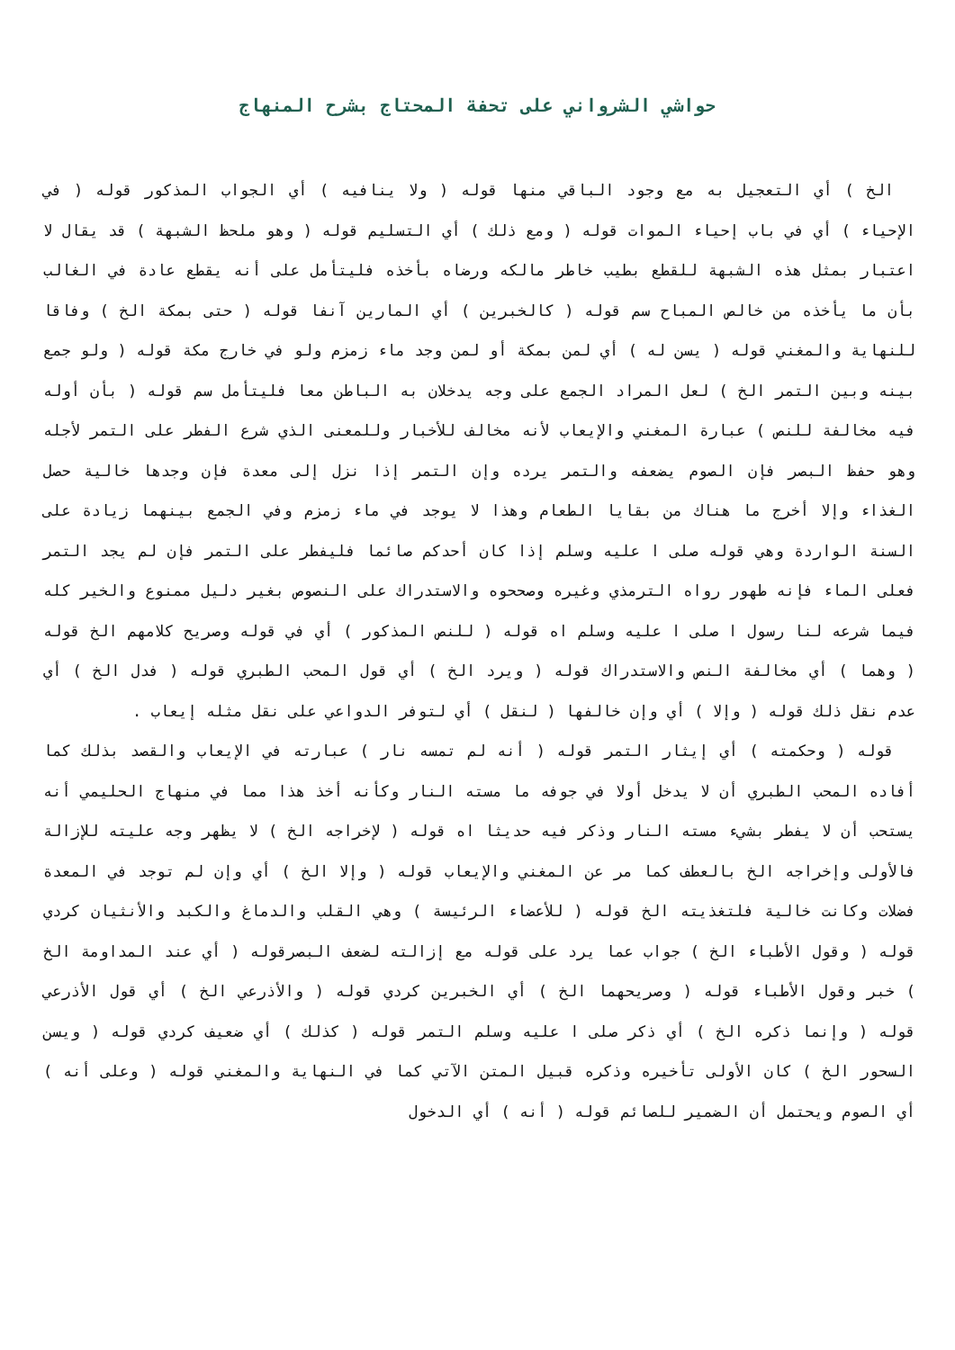حواشي الشرواني على تحفة المحتاج بشرح المنهاج
الخ ) أي التعجيل به مع وجود الباقي منها قوله ( ولا ينافيه ) أي الجواب المذكور قوله ( في الإحياء ) أي في باب إحياء الموات قوله ( ومع ذلك ) أي التسليم قوله ( وهو ملحظ الشبهة ) قد يقال لا اعتبار بمثل هذه الشبهة للقطع بطيب خاطر مالكه ورضاه بأخذه فليتأمل على أنه يقطع عادة في الغالب بأن ما يأخذه من خالص المباح سم قوله ( كالخبرين ) أي المارين آنفا قوله ( حتى بمكة الخ ) وفاقا للنهاية والمغني قوله ( يسن له ) أي لمن بمكة أو لمن وجد ماء زمزم ولو في خارج مكة قوله ( ولو جمع بينه وبين التمر الخ ) لعل المراد الجمع على وجه يدخلان به الباطن معا فليتأمل سم قوله ( بأن أوله فيه مخالفة للنص ) عبارة المغني والإيعاب لأنه مخالف للأخبار وللمعنى الذي شرع الفطر على التمر لأجله وهو حفظ البصر فإن الصوم يضعفه والتمر يرده وإن التمر إذا نزل إلى معدة فإن وجدها خالية حصل الغذاء وإلا أخرج ما هناك من بقايا الطعام وهذا لا يوجد في ماء زمزم وفي الجمع بينهما زيادة على السنة الواردة وهي قوله صلى ا عليه وسلم إذا كان أحدكم صائما فليفطر على التمر فإن لم يجد التمر فعلى الماء فإنه طهور رواه الترمذي وغيره وصححوه والاستدراك على النصوص بغير دليل ممنوع والخير كله فيما شرعه لنا رسول ا صلى ا عليه وسلم اه قوله ( للنص المذكور ) أي في قوله وصريح كلامهم الخ قوله ( وهما ) أي مخالفة النص والاستدراك قوله ( ويرد الخ ) أي قول المحب الطبري قوله ( فدل الخ ) أي عدم نقل ذلك قوله ( وإلا ) أي وإن خالفها ( لنقل ) أي لتوفر الدواعي على نقل مثله إيعاب .
قوله ( وحكمته ) أي إيثار التمر قوله ( أنه لم تمسه نار ) عبارته في الإيعاب والقصد بذلك كما أفاده المحب الطبري أن لا يدخل أولا في جوفه ما مسته النار وكأنه أخذ هذا مما في منهاج الحليمي أنه يستحب أن لا يفطر بشيء مسته النار وذكر فيه حديثا اه قوله ( لإخراجه الخ ) لا يظهر وجه عليته للإزالة فالأولى وإخراجه الخ بالعطف كما مر عن المغني والإيعاب قوله ( وإلا الخ ) أي وإن لم توجد في المعدة فضلات وكانت خالية فلتغذيته الخ قوله ( للأعضاء الرئيسة ) وهي القلب والدماغ والكبد والأنثيان كردي قوله ( وقول الأطباء الخ ) جواب عما يرد على قوله مع إزالته لضعف البصرقوله ( أي عند المداومة الخ ) خبر وقول الأطباء قوله ( وصريحهما الخ ) أي الخبرين كردي قوله ( والأذرعي الخ ) أي قول الأذرعي قوله ( وإنما ذكره الخ ) أي ذكر صلى ا عليه وسلم التمر قوله ( كذلك ) أي ضعيف كردي قوله ( ويسن السحور الخ ) كان الأولى تأخيره وذكره قبيل المتن الآتي كما في النهاية والمغني قوله ( وعلى أنه ) أي الصوم ويحتمل أن الضمير للصائم قوله ( أنه ) أي الدخول